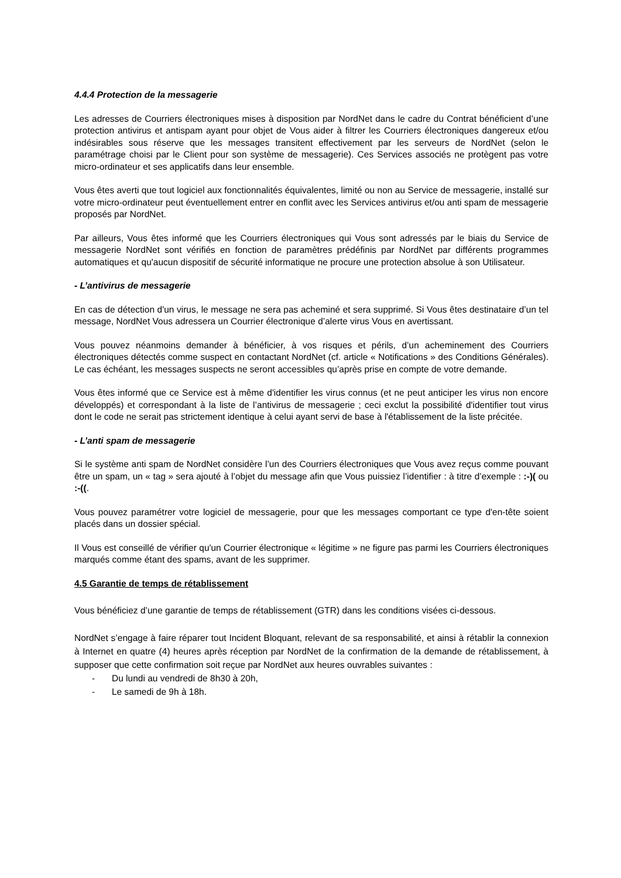4.4.4 Protection de la messagerie
Les adresses de Courriers électroniques mises à disposition par NordNet dans le cadre du Contrat bénéficient d’une protection antivirus et antispam ayant pour objet de Vous aider à filtrer les Courriers électroniques dangereux et/ou indésirables sous réserve que les messages transitent effectivement par les serveurs de NordNet (selon le paramétrage choisi par le Client pour son système de messagerie). Ces Services associés ne protègent pas votre micro-ordinateur et ses applicatifs dans leur ensemble.
Vous êtes averti que tout logiciel aux fonctionnalités équivalentes, limité ou non au Service de messagerie, installé sur votre micro-ordinateur peut éventuellement entrer en conflit avec les Services antivirus et/ou anti spam de messagerie proposés par NordNet.
Par ailleurs, Vous êtes informé que les Courriers électroniques qui Vous sont adressés par le biais du Service de messagerie NordNet sont vérifiés en fonction de paramètres prédéfinis par NordNet par différents programmes automatiques et qu'aucun dispositif de sécurité informatique ne procure une protection absolue à son Utilisateur.
- L’antivirus de messagerie
En cas de détection d'un virus, le message ne sera pas acheminé et sera supprimé. Si Vous êtes destinataire d’un tel message, NordNet Vous adressera un Courrier électronique d’alerte virus Vous en avertissant.
Vous pouvez néanmoins demander à bénéficier, à vos risques et périls, d’un acheminement des Courriers électroniques détectés comme suspect en contactant NordNet (cf. article « Notifications » des Conditions Générales). Le cas échéant, les messages suspects ne seront accessibles qu’après prise en compte de votre demande.
Vous êtes informé que ce Service est à même d'identifier les virus connus (et ne peut anticiper les virus non encore développés) et correspondant à la liste de l’antivirus de messagerie ; ceci exclut la possibilité d'identifier tout virus dont le code ne serait pas strictement identique à celui ayant servi de base à l'établissement de la liste précitée.
- L’anti spam de messagerie
Si le système anti spam de NordNet considère l’un des Courriers électroniques que Vous avez reçus comme pouvant être un spam, un « tag » sera ajouté à l’objet du message afin que Vous puissiez l’identifier : à titre d’exemple : :-)( ou :-((.
Vous pouvez paramétrer votre logiciel de messagerie, pour que les messages comportant ce type d'en-tête soient placés dans un dossier spécial.
Il Vous est conseillé de vérifier qu'un Courrier électronique « légitime » ne figure pas parmi les Courriers électroniques marqués comme étant des spams, avant de les supprimer.
4.5 Garantie de temps de rétablissement
Vous bénéficiez d’une garantie de temps de rétablissement (GTR) dans les conditions visées ci-dessous.
NordNet s’engage à faire réparer tout Incident Bloquant, relevant de sa responsabilité, et ainsi à rétablir la connexion à Internet en quatre (4) heures après réception par NordNet de la confirmation de la demande de rétablissement, à supposer que cette confirmation soit reçue par NordNet aux heures ouvrables suivantes :
- Du lundi au vendredi de 8h30 à 20h,
- Le samedi de 9h à 18h.